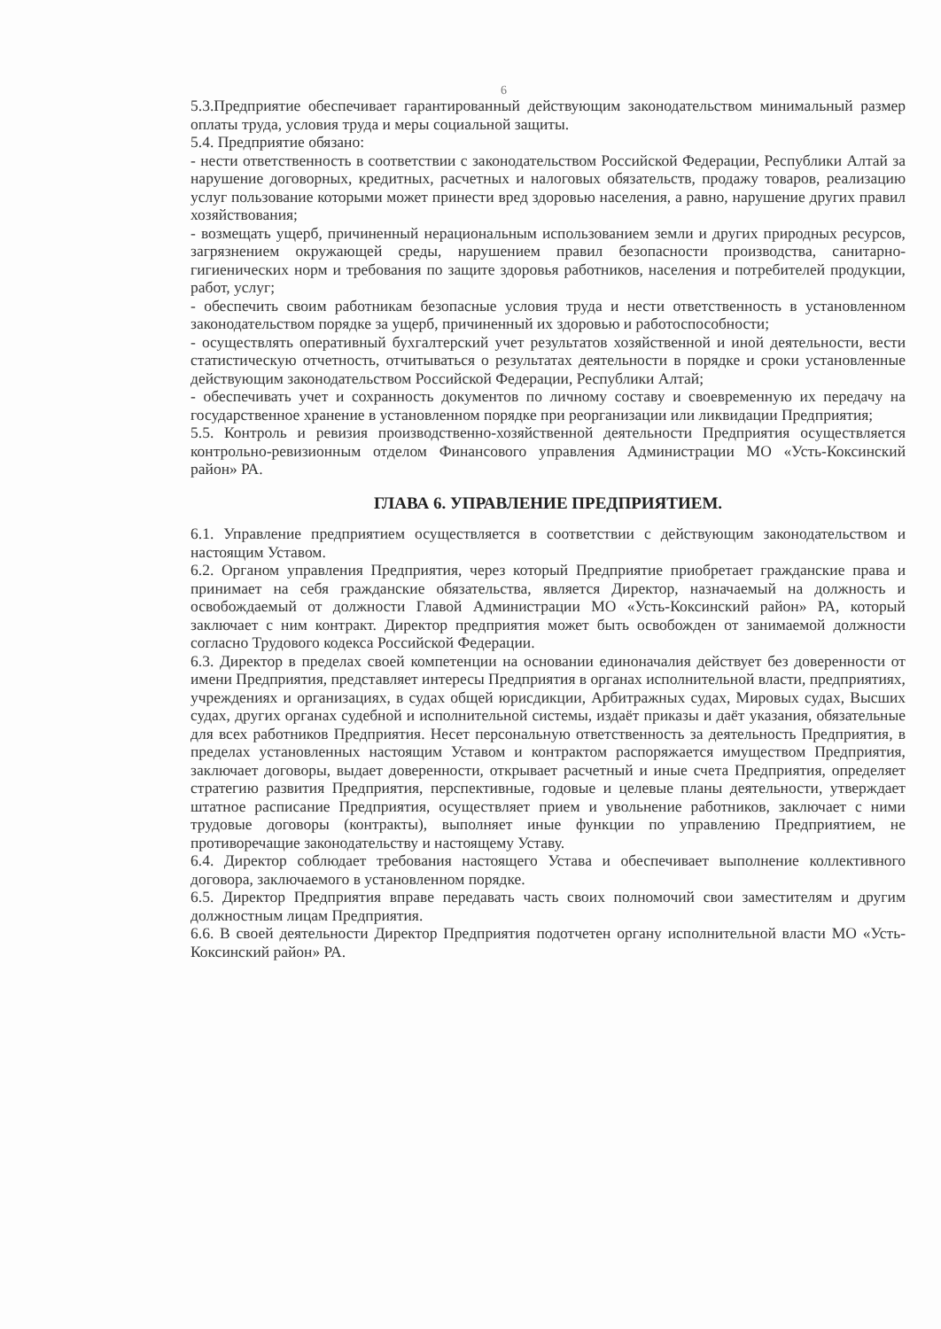6
5.3.Предприятие обеспечивает гарантированный действующим законодательством минимальный размер оплаты труда, условия труда и меры социальной защиты.
5.4. Предприятие обязано:
- нести ответственность в соответствии с законодательством Российской Федерации, Республики Алтай за нарушение договорных, кредитных, расчетных и налоговых обязательств, продажу товаров, реализацию услуг пользование которыми может принести вред здоровью населения, а равно, нарушение других правил хозяйствования;
- возмещать ущерб, причиненный нерациональным использованием земли и других природных ресурсов, загрязнением окружающей среды, нарушением правил безопасности производства, санитарно-гигиенических норм и требования по защите здоровья работников, населения и потребителей продукции, работ, услуг;
- обеспечить своим работникам безопасные условия труда и нести ответственность в установленном законодательством порядке за ущерб, причиненный их здоровью и работоспособности;
- осуществлять оперативный бухгалтерский учет результатов хозяйственной и иной деятельности, вести статистическую отчетность, отчитываться о результатах деятельности в порядке и сроки установленные действующим законодательством Российской Федерации, Республики Алтай;
- обеспечивать учет и сохранность документов по личному составу и своевременную их передачу на государственное хранение в установленном порядке при реорганизации или ликвидации Предприятия;
5.5. Контроль и ревизия производственно-хозяйственной деятельности Предприятия осуществляется контрольно-ревизионным отделом Финансового управления Администрации МО «Усть-Коксинский район» РА.
ГЛАВА 6. УПРАВЛЕНИЕ ПРЕДПРИЯТИЕМ.
6.1. Управление предприятием осуществляется в соответствии с действующим законодательством и настоящим Уставом.
6.2. Органом управления Предприятия, через который Предприятие приобретает гражданские права и принимает на себя гражданские обязательства, является Директор, назначаемый на должность и освобождаемый от должности Главой Администрации МО «Усть-Коксинский район» РА, который заключает с ним контракт. Директор предприятия может быть освобожден от занимаемой должности согласно Трудового кодекса Российской Федерации.
6.3. Директор в пределах своей компетенции на основании единоначалия действует без доверенности от имени Предприятия, представляет интересы Предприятия в органах исполнительной власти, предприятиях, учреждениях и организациях, в судах общей юрисдикции, Арбитражных судах, Мировых судах, Высших судах, других органах судебной и исполнительной системы, издаёт приказы и даёт указания, обязательные для всех работников Предприятия. Несет персональную ответственность за деятельность Предприятия, в пределах установленных настоящим Уставом и контрактом распоряжается имуществом Предприятия, заключает договоры, выдает доверенности, открывает расчетный и иные счета Предприятия, определяет стратегию развития Предприятия, перспективные, годовые и целевые планы деятельности, утверждает штатное расписание Предприятия, осуществляет прием и увольнение работников, заключает с ними трудовые договоры (контракты), выполняет иные функции по управлению Предприятием, не противоречащие законодательству и настоящему Уставу.
6.4. Директор соблюдает требования настоящего Устава и обеспечивает выполнение коллективного договора, заключаемого в установленном порядке.
6.5. Директор Предприятия вправе передавать часть своих полномочий свои заместителям и другим должностным лицам Предприятия.
6.6. В своей деятельности Директор Предприятия подотчетен органу исполнительной власти МО «Усть-Коксинский район» РА.